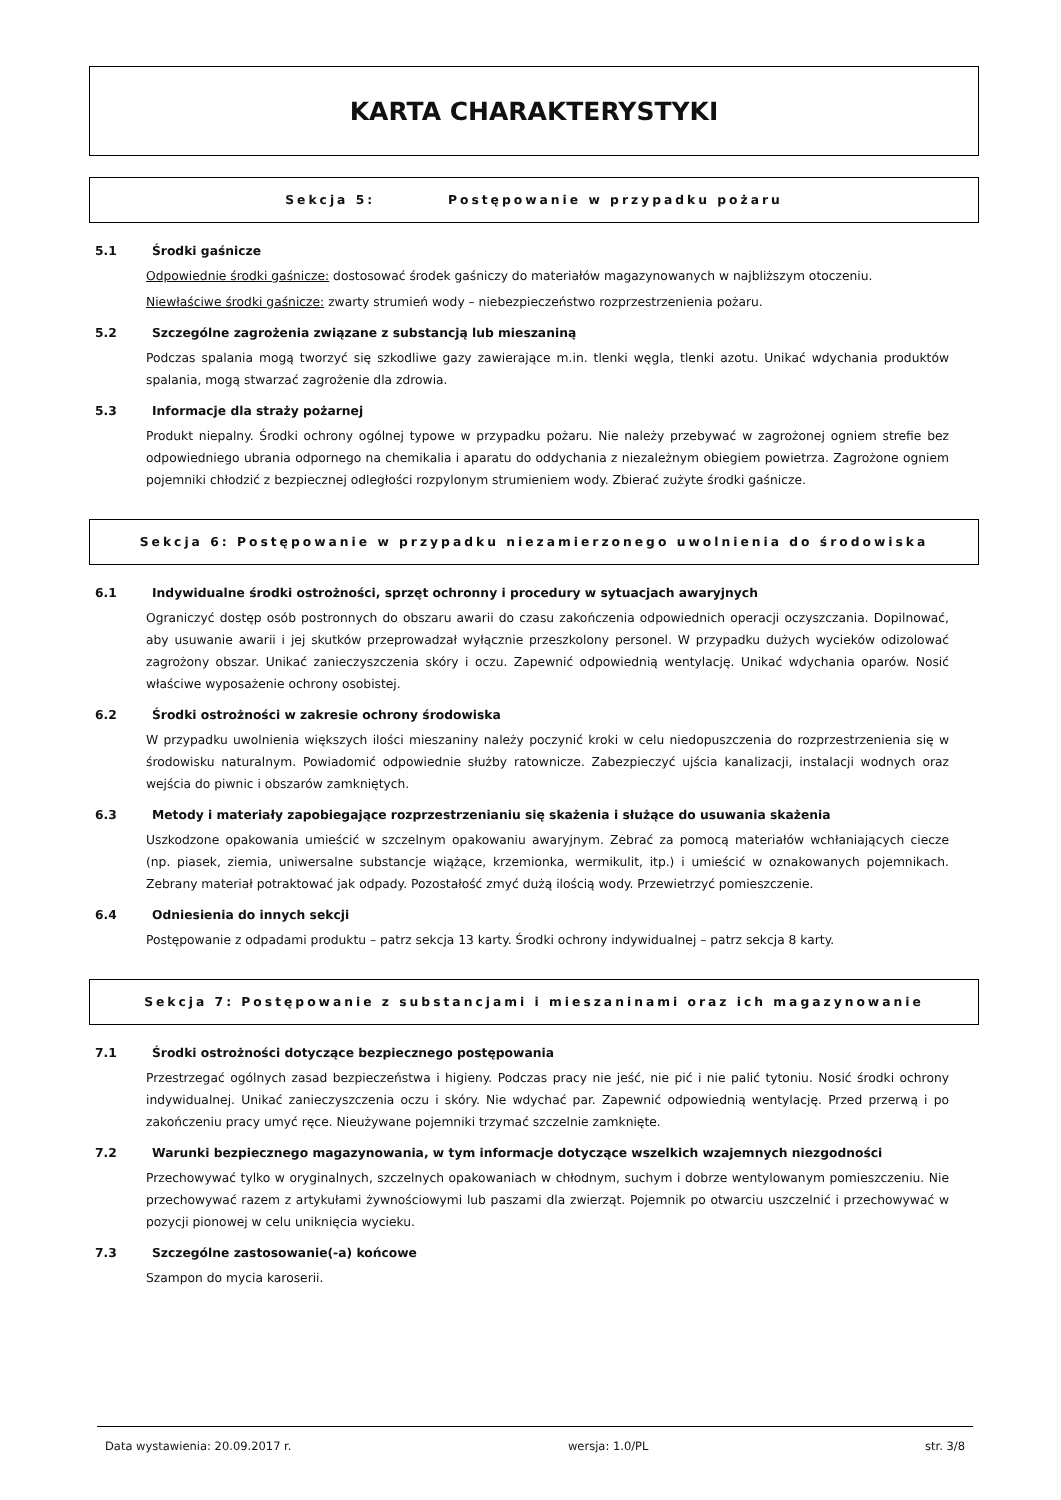KARTA CHARAKTERYSTYKI
Sekcja 5: Postępowanie w przypadku pożaru
5.1 Środki gaśnicze
Odpowiednie środki gaśnicze: dostosować środek gaśniczy do materiałów magazynowanych w najbliższym otoczeniu.
Niewłaściwe środki gaśnicze: zwarty strumień wody – niebezpieczeństwo rozprzestrzenienia pożaru.
5.2 Szczególne zagrożenia związane z substancją lub mieszaniną
Podczas spalania mogą tworzyć się szkodliwe gazy zawierające m.in. tlenki węgla, tlenki azotu. Unikać wdychania produktów spalania, mogą stwarzać zagrożenie dla zdrowia.
5.3 Informacje dla straży pożarnej
Produkt niepalny. Środki ochrony ogólnej typowe w przypadku pożaru. Nie należy przebywać w zagrożonej ogniem strefie bez odpowiedniego ubrania odpornego na chemikalia i aparatu do oddychania z niezależnym obiegiem powietrza. Zagrożone ogniem pojemniki chłodzić z bezpiecznej odległości rozpylonym strumieniem wody. Zbierać zużyte środki gaśnicze.
Sekcja 6: Postępowanie w przypadku niezamierzonego uwolnienia do środowiska
6.1 Indywidualne środki ostrożności, sprzęt ochronny i procedury w sytuacjach awaryjnych
Ograniczyć dostęp osób postronnych do obszaru awarii do czasu zakończenia odpowiednich operacji oczyszczania. Dopilnować, aby usuwanie awarii i jej skutków przeprowadzał wyłącznie przeszkolony personel. W przypadku dużych wycieków odizolować zagrożony obszar. Unikać zanieczyszczenia skóry i oczu. Zapewnić odpowiednią wentylację. Unikać wdychania oparów. Nosić właściwe wyposażenie ochrony osobistej.
6.2 Środki ostrożności w zakresie ochrony środowiska
W przypadku uwolnienia większych ilości mieszaniny należy poczynić kroki w celu niedopuszczenia do rozprzestrzenienia się w środowisku naturalnym. Powiadomić odpowiednie służby ratownicze. Zabezpieczyć ujścia kanalizacji, instalacji wodnych oraz wejścia do piwnic i obszarów zamkniętych.
6.3 Metody i materiały zapobiegające rozprzestrzenianiu się skażenia i służące do usuwania skażenia
Uszkodzone opakowania umieścić w szczelnym opakowaniu awaryjnym. Zebrać za pomocą materiałów wchłaniających ciecze (np. piasek, ziemia, uniwersalne substancje wiążące, krzemionka, wermikulit, itp.) i umieścić w oznakowanych pojemnikach. Zebrany materiał potraktować jak odpady. Pozostałość zmyć dużą ilością wody. Przewietrzyć pomieszczenie.
6.4 Odniesienia do innych sekcji
Postępowanie z odpadami produktu – patrz sekcja 13 karty. Środki ochrony indywidualnej – patrz sekcja 8 karty.
Sekcja 7: Postępowanie z substancjami i mieszaninami oraz ich magazynowanie
7.1 Środki ostrożności dotyczące bezpiecznego postępowania
Przestrzegać ogólnych zasad bezpieczeństwa i higieny. Podczas pracy nie jeść, nie pić i nie palić tytoniu. Nosić środki ochrony indywidualnej. Unikać zanieczyszczenia oczu i skóry. Nie wdychać par. Zapewnić odpowiednią wentylację. Przed przerwą i po zakończeniu pracy umyć ręce. Nieużywane pojemniki trzymać szczelnie zamknięte.
7.2 Warunki bezpiecznego magazynowania, w tym informacje dotyczące wszelkich wzajemnych niezgodności
Przechowywać tylko w oryginalnych, szczelnych opakowaniach w chłodnym, suchym i dobrze wentylowanym pomieszczeniu. Nie przechowywać razem z artykułami żywnościowymi lub paszami dla zwierząt. Pojemnik po otwarciu uszczelnić i przechowywać w pozycji pionowej w celu uniknięcia wycieku.
7.3 Szczególne zastosowanie(-a) końcowe
Szampon do mycia karoserii.
Data wystawienia: 20.09.2017 r. wersja: 1.0/PL str. 3/8